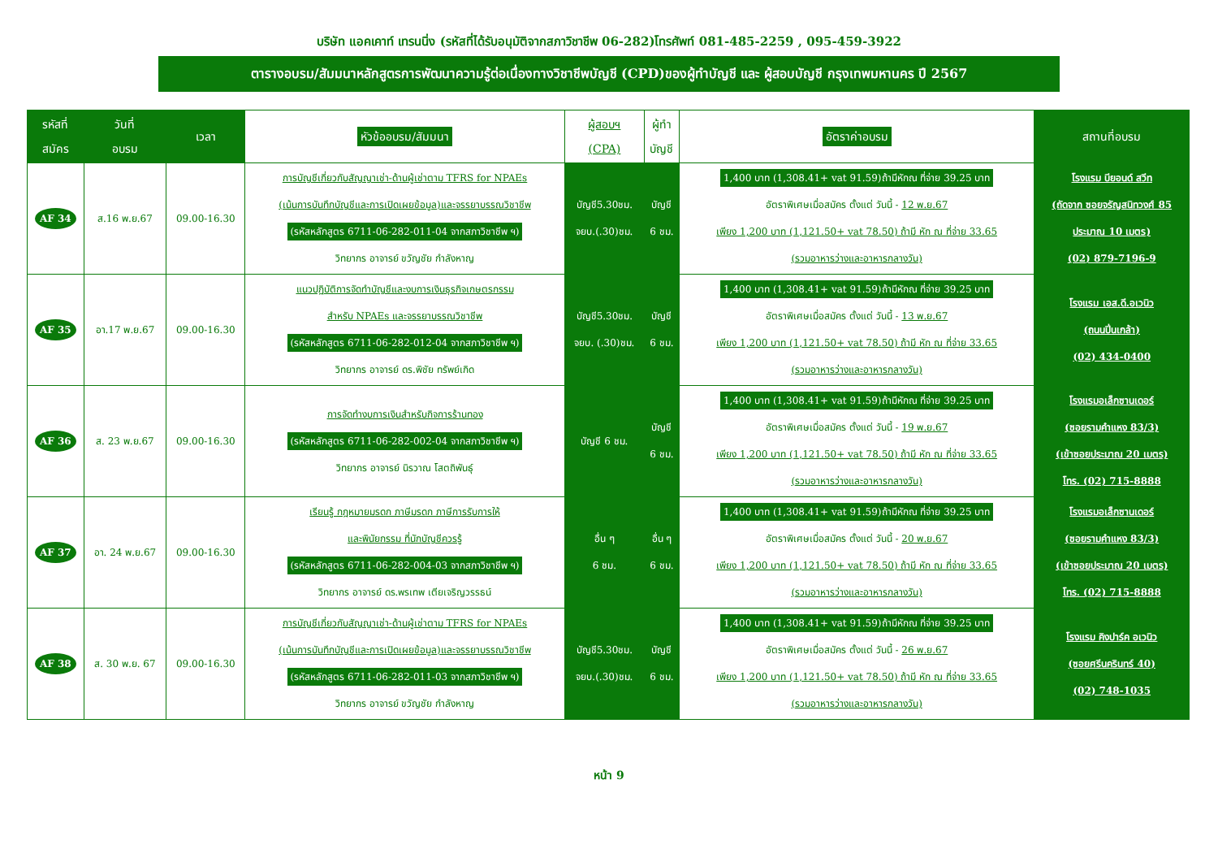บริษัท แอคเคาท์ เทรนนิ่ง (รหัสที่ได้รับอนุมัติจากสภาวิชาชีพ 06-282)โทรศัพท์ 081-485-2259 , 095-459-3922
ตารางอบรม/สัมมนาหลักสูตรการพัฒนาความรู้ต่อเนื่องทางวิชาชีพบัญชี (CPD)ของผู้ทำบัญชี และ ผู้สอบบัญชี กรุงเทพมหานคร ปี 2567
| รหัสที่ สมัคร | วันที่ อบรม | เวลา | หัวข้ออบรม/สัมมนา | ผู้สอบฯ (CPA) | ผู้ทำ บัญชี | อัตราค่าอบรม | สถานที่อบรม |
| --- | --- | --- | --- | --- | --- | --- | --- |
| AF 34 | ส.16 พ.ย.67 | 09.00-16.30 | การบัญชีเกี่ยวกับสัญญาเช่า-ด้านผู้เช่าตาม TFRS for NPAEs (เน้นการบันทึกบัญชีและการเปิดเผยข้อมูล)และจรรยาบรรณวิชาชีพ (รหัสหลักสูตร 6711-06-282-011-04 จากสภาวิชาชีพ ฯ) วิทยากร อาจารย์ ขวัญชัย กำลังหาญ | บัญชี5.30ชม. จยบ.(.30)ชม. | บัญชี 6 ชม. | 1,400 บาท (1,308.41+ vat 91.59)ถ้ามีหักณ ที่จ่าย 39.25 บาท อัตราพิเศษเมื่อสมัคร ตั้งแต่ วันนี้ - 12 พ.ย.67 เพียง 1,200 บาท (1,121.50+ vat 78.50) ถ้ามี หัก ณ ที่จ่าย 33.65 (รวมอาหารว่างและอาหารกลางวัน) | โรงแรม บียอนด์ สวีท (ถัดจาก ซอยจรัญสนิทวงศ์ 85 ประมาณ 10 เมตร) (02) 879-7196-9 |
| AF 35 | อา.17 พ.ย.67 | 09.00-16.30 | แนวปฏิบัติการจัดทำบัญชีและงบการเงินธุรกิจเกษตรกรรม สำหรับ NPAEs และจรรยาบรรณวิชาชีพ (รหัสหลักสูตร 6711-06-282-012-04 จากสภาวิชาชีพ ฯ) วิทยากร อาจารย์ ดร.พิชัย ทรัพย์เกิด | บัญชี5.30ชม. จยบ. (.30)ชม. | บัญชี 6 ชม. | 1,400 บาท (1,308.41+ vat 91.59)ถ้ามีหักณ ที่จ่าย 39.25 บาท อัตราพิเศษเมื่อสมัคร ตั้งแต่ วันนี้ - 13 พ.ย.67 เพียง 1,200 บาท (1,121.50+ vat 78.50) ถ้ามี หัก ณ ที่จ่าย 33.65 (รวมอาหารว่างและอาหารกลางวัน) | โรงแรม เอส.ดี.อเวนิว (ถนนปิ่นเกล้า) (02) 434-0400 |
| AF 36 | ส. 23 พ.ย.67 | 09.00-16.30 | การจัดทำงบการเงินสำหรับกิจการร้านทอง (รหัสหลักสูตร 6711-06-282-002-04 จากสภาวิชาชีพ ฯ) วิทยากร อาจารย์ นิรวาณ โสตถิพันธุ์ | บัญชี 6 ชม. | บัญชี 6 ชม. | 1,400 บาท (1,308.41+ vat 91.59)ถ้ามีหักณ ที่จ่าย 39.25 บาท อัตราพิเศษเมื่อสมัคร ตั้งแต่ วันนี้ - 19 พ.ย.67 เพียง 1,200 บาท (1,121.50+ vat 78.50) ถ้ามี หัก ณ ที่จ่าย 33.65 (รวมอาหารว่างและอาหารกลางวัน) | โรงแรมอเล็กซานเดอร์ (ซอยรามคำแหง 83/3) (เข้าซอยประมาณ 20 เมตร) โทร. (02) 715-8888 |
| AF 37 | อา. 24 พ.ย.67 | 09.00-16.30 | เรียนรู้ กฎหมายมรดก ภาษีมรดก ภาษีการรับการให้ และพินัยกรรม ที่นักบัญชีควรรู้ (รหัสหลักสูตร 6711-06-282-004-03 จากสภาวิชาชีพ ฯ) วิทยากร อาจารย์ ดร.พรเทพ เตียเจริญวรรธน์ | อื่น ๆ 6 ชม. | อื่น ๆ 6 ชม. | 1,400 บาท (1,308.41+ vat 91.59)ถ้ามีหักณ ที่จ่าย 39.25 บาท อัตราพิเศษเมื่อสมัคร ตั้งแต่ วันนี้ - 20 พ.ย.67 เพียง 1,200 บาท (1,121.50+ vat 78.50) ถ้ามี หัก ณ ที่จ่าย 33.65 (รวมอาหารว่างและอาหารกลางวัน) | โรงแรมอเล็กซานเดอร์ (ซอยรามคำแหง 83/3) (เข้าซอยประมาณ 20 เมตร) โทร. (02) 715-8888 |
| AF 38 | ส. 30 พ.ย. 67 | 09.00-16.30 | การบัญชีเกี่ยวกับสัญญาเช่า-ด้านผู้เช่าตาม TFRS for NPAEs (เน้นการบันทึกบัญชีและการเปิดเผยข้อมูล)และจรรยาบรรณวิชาชีพ (รหัสหลักสูตร 6711-06-282-011-03 จากสภาวิชาชีพ ฯ) วิทยากร อาจารย์ ขวัญชัย กำลังหาญ | บัญชี5.30ชม. จยบ.(.30)ชม. | บัญชี 6 ชม. | 1,400 บาท (1,308.41+ vat 91.59)ถ้ามีหักณ ที่จ่าย 39.25 บาท อัตราพิเศษเมื่อสมัคร ตั้งแต่ วันนี้ - 26 พ.ย.67 เพียง 1,200 บาท (1,121.50+ vat 78.50) ถ้ามี หัก ณ ที่จ่าย 33.65 (รวมอาหารว่างและอาหารกลางวัน) | โรงแรม คิงปาร์ค อเวนิว (ซอยศรีนครินทร์ 40) (02) 748-1035 |
หน้า 9